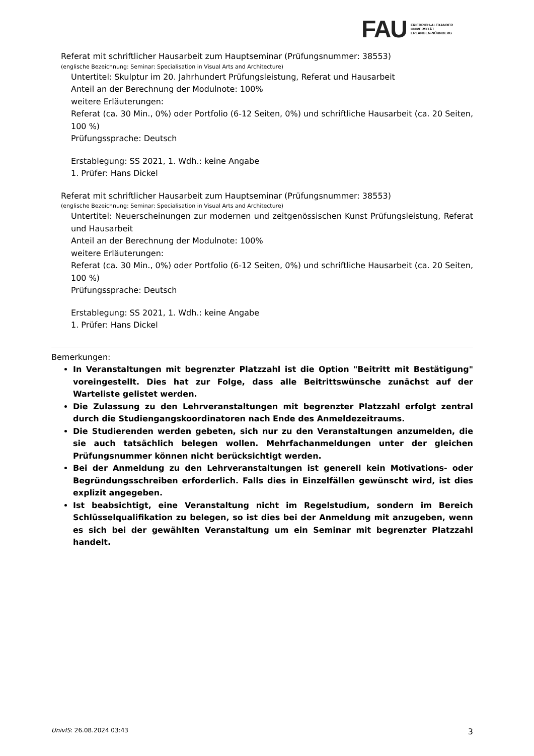FAU FRIEDRICH-ALEXANDER
UNIVERSITÄT
ERLANGEN-NÜRNBERG
Referat mit schriftlicher Hausarbeit zum Hauptseminar (Prüfungsnummer: 38553)
(englische Bezeichnung: Seminar: Specialisation in Visual Arts and Architecture)
Untertitel: Skulptur im 20. Jahrhundert Prüfungsleistung, Referat und Hausarbeit
Anteil an der Berechnung der Modulnote: 100%
weitere Erläuterungen:
Referat (ca. 30 Min., 0%) oder Portfolio (6-12 Seiten, 0%) und schriftliche Hausarbeit (ca. 20 Seiten, 100 %)
Prüfungssprache: Deutsch
Erstablegung: SS 2021, 1. Wdh.: keine Angabe
1. Prüfer: Hans Dickel
Referat mit schriftlicher Hausarbeit zum Hauptseminar (Prüfungsnummer: 38553)
(englische Bezeichnung: Seminar: Specialisation in Visual Arts and Architecture)
Untertitel: Neuerscheinungen zur modernen und zeitgenössischen Kunst Prüfungsleistung, Referat und Hausarbeit
Anteil an der Berechnung der Modulnote: 100%
weitere Erläuterungen:
Referat (ca. 30 Min., 0%) oder Portfolio (6-12 Seiten, 0%) und schriftliche Hausarbeit (ca. 20 Seiten, 100 %)
Prüfungssprache: Deutsch
Erstablegung: SS 2021, 1. Wdh.: keine Angabe
1. Prüfer: Hans Dickel
Bemerkungen:
In Veranstaltungen mit begrenzter Platzzahl ist die Option "Beitritt mit Bestätigung" voreingestellt. Dies hat zur Folge, dass alle Beitrittswünsche zunächst auf der Warteliste gelistet werden.
Die Zulassung zu den Lehrveranstaltungen mit begrenzter Platzzahl erfolgt zentral durch die Studiengangskoordinatoren nach Ende des Anmeldezeitraums.
Die Studierenden werden gebeten, sich nur zu den Veranstaltungen anzumelden, die sie auch tatsächlich belegen wollen. Mehrfachanmeldungen unter der gleichen Prüfungsnummer können nicht berücksichtigt werden.
Bei der Anmeldung zu den Lehrveranstaltungen ist generell kein Motivations- oder Begründungsschreiben erforderlich. Falls dies in Einzelfällen gewünscht wird, ist dies explizit angegeben.
Ist beabsichtigt, eine Veranstaltung nicht im Regelstudium, sondern im Bereich Schlüsselqualifikation zu belegen, so ist dies bei der Anmeldung mit anzugeben, wenn es sich bei der gewählten Veranstaltung um ein Seminar mit begrenzter Platzzahl handelt.
UnivIS: 26.08.2024 03:43 3